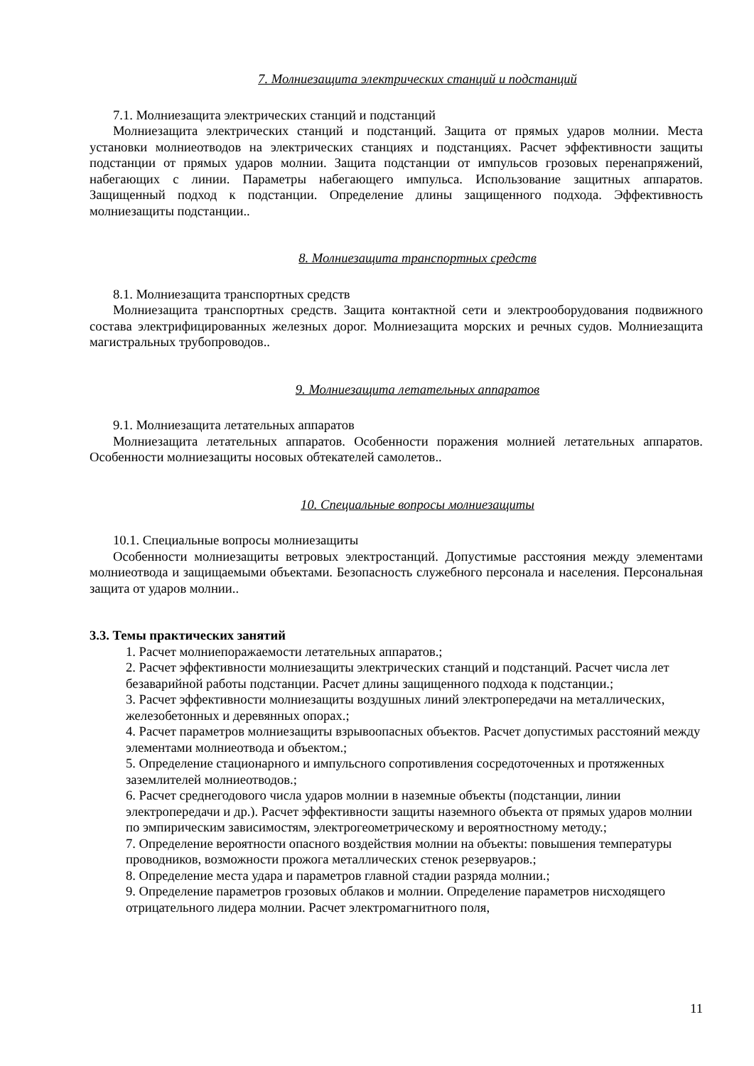7. Молниезащита электрических станций и подстанций
7.1. Молниезащита электрических станций и подстанций
Молниезащита электрических станций и подстанций. Защита от прямых ударов молнии. Места установки молниеотводов на электрических станциях и подстанциях. Расчет эффективности защиты подстанции от прямых ударов молнии. Защита подстанции от импульсов грозовых перенапряжений, набегающих с линии. Параметры набегающего импульса. Использование защитных аппаратов. Защищенный подход к подстанции. Определение длины защищенного подхода. Эффективность молниезащиты подстанции..
8. Молниезащита транспортных средств
8.1. Молниезащита транспортных средств
Молниезащита транспортных средств. Защита контактной сети и электрооборудования подвижного состава электрифицированных железных дорог. Молниезащита морских и речных судов. Молниезащита магистральных трубопроводов..
9. Молниезащита летательных аппаратов
9.1. Молниезащита летательных аппаратов
Молниезащита летательных аппаратов. Особенности поражения молнией летательных аппаратов. Особенности молниезащиты носовых обтекателей самолетов..
10. Специальные вопросы молниезащиты
10.1. Специальные вопросы молниезащиты
Особенности молниезащиты ветровых электростанций. Допустимые расстояния между элементами молниеотвода и защищаемыми объектами. Безопасность служебного персонала и населения. Персональная защита от ударов молнии..
3.3. Темы практических занятий
1. Расчет молниепоражаемости летательных аппаратов.;
2. Расчет эффективности молниезащиты электрических станций и подстанций. Расчет числа лет безаварийной работы подстанции. Расчет длины защищенного подхода к подстанции.;
3. Расчет эффективности молниезащиты воздушных линий электропередачи на металлических, железобетонных и деревянных опорах.;
4. Расчет параметров молниезащиты взрывоопасных объектов. Расчет допустимых расстояний между элементами молниеотвода и объектом.;
5. Определение стационарного и импульсного сопротивления сосредоточенных и протяженных заземлителей молниеотводов.;
6. Расчет среднегодового числа ударов молнии в наземные объекты (подстанции, линии электропередачи и др.). Расчет эффективности защиты наземного объекта от прямых ударов молнии по эмпирическим зависимостям, электрогеометрическому и вероятностному методу.;
7. Определение вероятности опасного воздействия молнии на объекты: повышения температуры проводников, возможности прожога металлических стенок резервуаров.;
8. Определение места удара и параметров главной стадии разряда молнии.;
9. Определение параметров грозовых облаков и молнии. Определение параметров нисходящего отрицательного лидера молнии. Расчет электромагнитного поля,
11